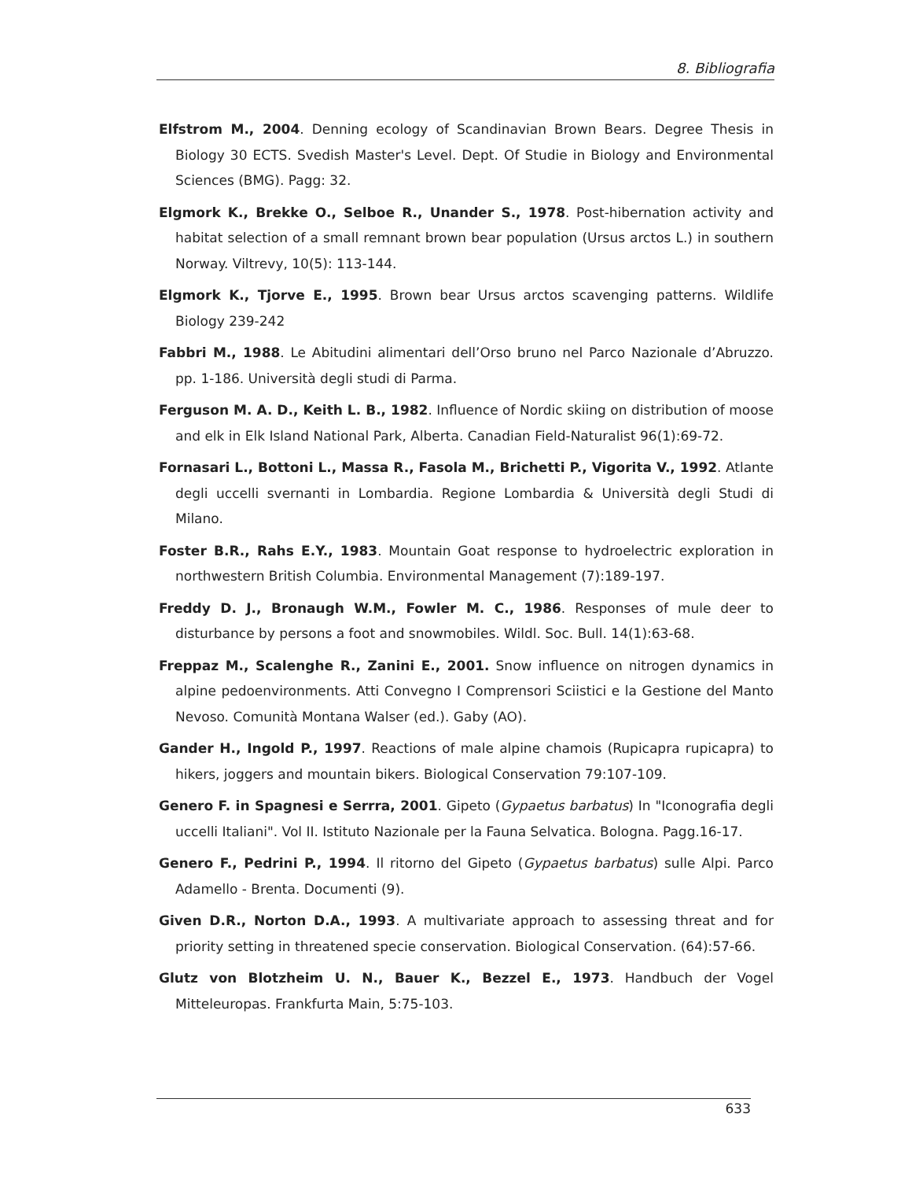8. Bibliografia
Elfstrom M., 2004. Denning ecology of Scandinavian Brown Bears. Degree Thesis in Biology 30 ECTS. Svedish Master's Level. Dept. Of Studie in Biology and Environmental Sciences (BMG). Pagg: 32.
Elgmork K., Brekke O., Selboe R., Unander S., 1978. Post-hibernation activity and habitat selection of a small remnant brown bear population (Ursus arctos L.) in southern Norway. Viltrevy, 10(5): 113-144.
Elgmork K., Tjorve E., 1995. Brown bear Ursus arctos scavenging patterns. Wildlife Biology 239-242
Fabbri M., 1988. Le Abitudini alimentari dell’Orso bruno nel Parco Nazionale d’Abruzzo. pp. 1-186. Università degli studi di Parma.
Ferguson M. A. D., Keith L. B., 1982. Influence of Nordic skiing on distribution of moose and elk in Elk Island National Park, Alberta. Canadian Field-Naturalist 96(1):69-72.
Fornasari L., Bottoni L., Massa R., Fasola M., Brichetti P., Vigorita V., 1992. Atlante degli uccelli svernanti in Lombardia. Regione Lombardia & Università degli Studi di Milano.
Foster B.R., Rahs E.Y., 1983. Mountain Goat response to hydroelectric exploration in northwestern British Columbia. Environmental Management (7):189-197.
Freddy D. J., Bronaugh W.M., Fowler M. C., 1986. Responses of mule deer to disturbance by persons a foot and snowmobiles. Wildl. Soc. Bull. 14(1):63-68.
Freppaz M., Scalenghe R., Zanini E., 2001. Snow influence on nitrogen dynamics in alpine pedoenvironments. Atti Convegno I Comprensori Sciistici e la Gestione del Manto Nevoso. Comunità Montana Walser (ed.). Gaby (AO).
Gander H., Ingold P., 1997. Reactions of male alpine chamois (Rupicapra rupicapra) to hikers, joggers and mountain bikers. Biological Conservation 79:107-109.
Genero F. in Spagnesi e Serrra, 2001. Gipeto (Gypaetus barbatus) In "Iconografia degli uccelli Italiani". Vol II. Istituto Nazionale per la Fauna Selvatica. Bologna. Pagg.16-17.
Genero F., Pedrini P., 1994. Il ritorno del Gipeto (Gypaetus barbatus) sulle Alpi. Parco Adamello - Brenta. Documenti (9).
Given D.R., Norton D.A., 1993. A multivariate approach to assessing threat and for priority setting in threatened specie conservation. Biological Conservation. (64):57-66.
Glutz von Blotzheim U. N., Bauer K., Bezzel E., 1973. Handbuch der Vogel Mitteleuropas. Frankfurta Main, 5:75-103.
633